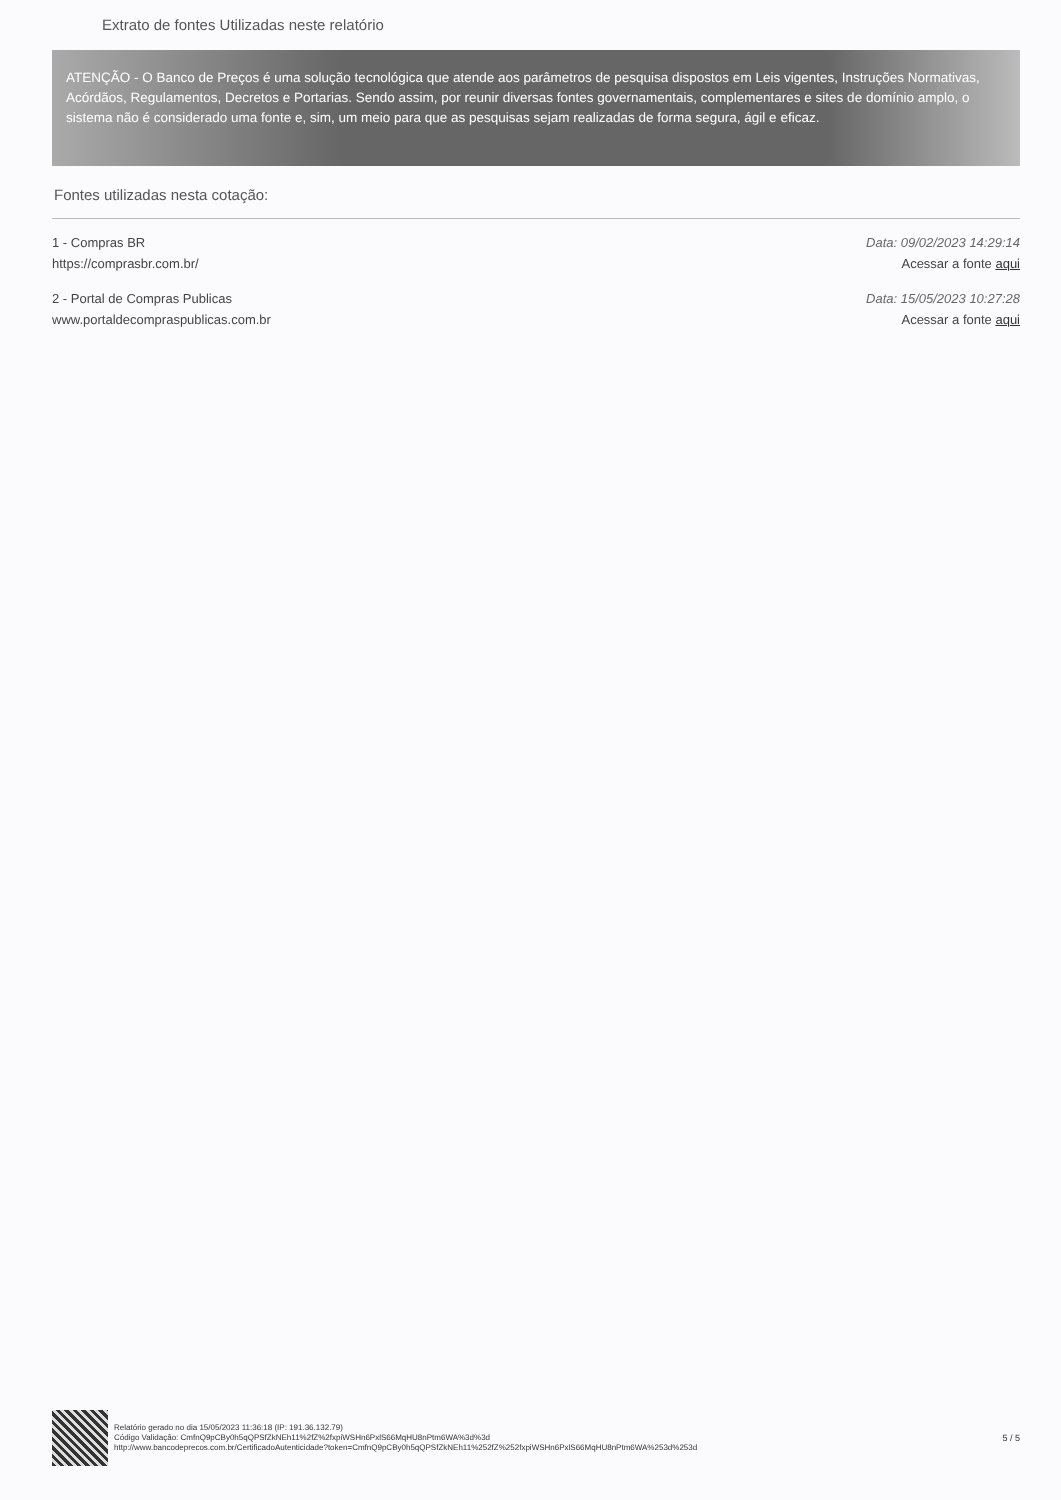Extrato de fontes Utilizadas neste relatório
ATENÇÃO - O Banco de Preços é uma solução tecnológica que atende aos parâmetros de pesquisa dispostos em Leis vigentes, Instruções Normativas, Acórdãos, Regulamentos, Decretos e Portarias. Sendo assim, por reunir diversas fontes governamentais, complementares e sites de domínio amplo, o sistema não é considerado uma fonte e, sim, um meio para que as pesquisas sejam realizadas de forma segura, ágil e eficaz.
Fontes utilizadas nesta cotação:
1 - Compras BR
https://comprasbr.com.br/
Data: 09/02/2023 14:29:14
Acessar a fonte aqui
2 - Portal de Compras Publicas
www.portaldecompraspublicas.com.br
Data: 15/05/2023 10:27:28
Acessar a fonte aqui
Relatório gerado no dia 15/05/2023 11:36:18 (IP: 191.36.132.79)
Código Validação: CmfnQ9pCBy0h5qQPSfZkNEh11%2fZ%2fxpiWSHn6PxlS66MqHU8nPtm6WA%3d%3d
http://www.bancodeprecos.com.br/CertificadoAutenticidade?token=CmfnQ9pCBy0h5qQPSfZkNEh11%252fZ%252fxpiWSHn6PxlS66MqHU8nPtm6WA%253d%253d
5 / 5